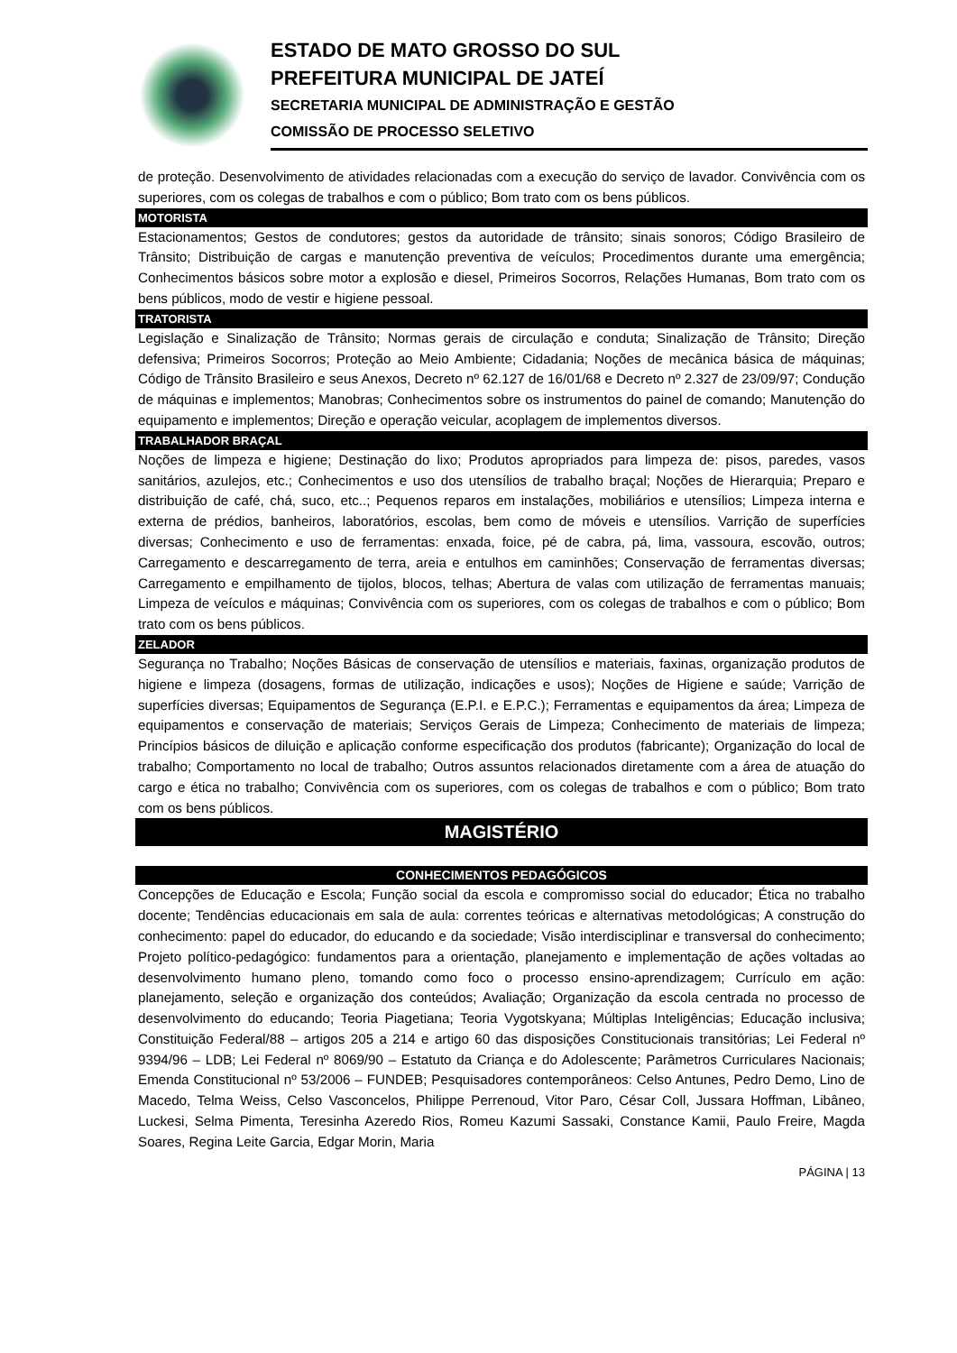ESTADO DE MATO GROSSO DO SUL
PREFEITURA MUNICIPAL DE JATEÍ
SECRETARIA MUNICIPAL DE ADMINISTRAÇÃO E GESTÃO
COMISSÃO DE PROCESSO SELETIVO
de proteção. Desenvolvimento de atividades relacionadas com a execução do serviço de lavador. Convivência com os superiores, com os colegas de trabalhos e com o público; Bom trato com os bens públicos.
MOTORISTA
Estacionamentos; Gestos de condutores; gestos da autoridade de trânsito; sinais sonoros; Código Brasileiro de Trânsito; Distribuição de cargas e manutenção preventiva de veículos; Procedimentos durante uma emergência; Conhecimentos básicos sobre motor a explosão e diesel, Primeiros Socorros, Relações Humanas, Bom trato com os bens públicos, modo de vestir e higiene pessoal.
TRATORISTA
Legislação e Sinalização de Trânsito; Normas gerais de circulação e conduta; Sinalização de Trânsito; Direção defensiva; Primeiros Socorros; Proteção ao Meio Ambiente; Cidadania; Noções de mecânica básica de máquinas; Código de Trânsito Brasileiro e seus Anexos, Decreto nº 62.127 de 16/01/68 e Decreto nº 2.327 de 23/09/97; Condução de máquinas e implementos; Manobras; Conhecimentos sobre os instrumentos do painel de comando; Manutenção do equipamento e implementos; Direção e operação veicular, acoplagem de implementos diversos.
TRABALHADOR BRAÇAL
Noções de limpeza e higiene; Destinação do lixo; Produtos apropriados para limpeza de: pisos, paredes, vasos sanitários, azulejos, etc.; Conhecimentos e uso dos utensílios de trabalho braçal; Noções de Hierarquia; Preparo e distribuição de café, chá, suco, etc..; Pequenos reparos em instalações, mobiliários e utensílios; Limpeza interna e externa de prédios, banheiros, laboratórios, escolas, bem como de móveis e utensílios. Varrição de superfícies diversas; Conhecimento e uso de ferramentas: enxada, foice, pé de cabra, pá, lima, vassoura, escovão, outros; Carregamento e descarregamento de terra, areia e entulhos em caminhões; Conservação de ferramentas diversas; Carregamento e empilhamento de tijolos, blocos, telhas; Abertura de valas com utilização de ferramentas manuais; Limpeza de veículos e máquinas; Convivência com os superiores, com os colegas de trabalhos e com o público; Bom trato com os bens públicos.
ZELADOR
Segurança no Trabalho; Noções Básicas de conservação de utensílios e materiais, faxinas, organização produtos de higiene e limpeza (dosagens, formas de utilização, indicações e usos); Noções de Higiene e saúde; Varrição de superfícies diversas; Equipamentos de Segurança (E.P.I. e E.P.C.); Ferramentas e equipamentos da área; Limpeza de equipamentos e conservação de materiais; Serviços Gerais de Limpeza; Conhecimento de materiais de limpeza; Princípios básicos de diluição e aplicação conforme especificação dos produtos (fabricante); Organização do local de trabalho; Comportamento no local de trabalho; Outros assuntos relacionados diretamente com a área de atuação do cargo e ética no trabalho; Convivência com os superiores, com os colegas de trabalhos e com o público; Bom trato com os bens públicos.
MAGISTÉRIO
CONHECIMENTOS PEDAGÓGICOS
Concepções de Educação e Escola; Função social da escola e compromisso social do educador; Ética no trabalho docente; Tendências educacionais em sala de aula: correntes teóricas e alternativas metodológicas; A construção do conhecimento: papel do educador, do educando e da sociedade; Visão interdisciplinar e transversal do conhecimento; Projeto político-pedagógico: fundamentos para a orientação, planejamento e implementação de ações voltadas ao desenvolvimento humano pleno, tomando como foco o processo ensino-aprendizagem; Currículo em ação: planejamento, seleção e organização dos conteúdos; Avaliação; Organização da escola centrada no processo de desenvolvimento do educando; Teoria Piagetiana; Teoria Vygotskyana; Múltiplas Inteligências; Educação inclusiva; Constituição Federal/88 – artigos 205 a 214 e artigo 60 das disposições Constitucionais transitórias; Lei Federal nº 9394/96 – LDB; Lei Federal nº 8069/90 – Estatuto da Criança e do Adolescente; Parâmetros Curriculares Nacionais; Emenda Constitucional nº 53/2006 – FUNDEB; Pesquisadores contemporâneos: Celso Antunes, Pedro Demo, Lino de Macedo, Telma Weiss, Celso Vasconcelos, Philippe Perrenoud, Vitor Paro, César Coll, Jussara Hoffman, Libâneo, Luckesi, Selma Pimenta, Teresinha Azeredo Rios, Romeu Kazumi Sassaki, Constance Kamii, Paulo Freire, Magda Soares, Regina Leite Garcia, Edgar Morin, Maria
PÁGINA | 13